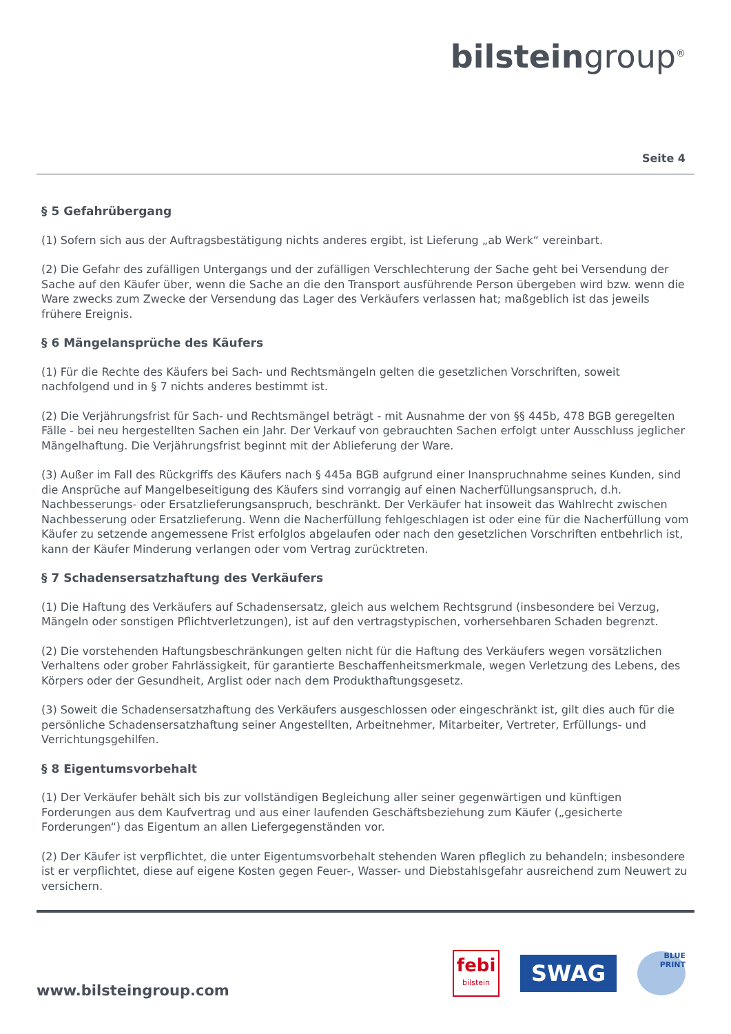bilsteingroup<sup>®</sup>
Seite 4
§ 5 Gefahrübergang
(1) Sofern sich aus der Auftragsbestätigung nichts anderes ergibt, ist Lieferung „ab Werk“ vereinbart.
(2) Die Gefahr des zufälligen Untergangs und der zufälligen Verschlechterung der Sache geht bei Versendung der Sache auf den Käufer über, wenn die Sache an die den Transport ausführende Person übergeben wird bzw. wenn die Ware zwecks zum Zwecke der Versendung das Lager des Verkäufers verlassen hat; maßgeblich ist das jeweils frühere Ereignis.
§ 6 Mängelansprüche des Käufers
(1) Für die Rechte des Käufers bei Sach- und Rechtsmängeln gelten die gesetzlichen Vorschriften, soweit nachfolgend und in § 7 nichts anderes bestimmt ist.
(2) Die Verjährungsfrist für Sach- und Rechtsmängel beträgt - mit Ausnahme der von §§ 445b, 478 BGB geregelten Fälle - bei neu hergestellten Sachen ein Jahr. Der Verkauf von gebrauchten Sachen erfolgt unter Ausschluss jeglicher Mängelhaftung. Die Verjährungsfrist beginnt mit der Ablieferung der Ware.
(3) Außer im Fall des Rückgriffs des Käufers nach § 445a BGB aufgrund einer Inanspruchnahme seines Kunden, sind die Ansprüche auf Mangelbeseitigung des Käufers sind vorrangig auf einen Nacherfüllungsanspruch, d.h. Nachbesserungs- oder Ersatzlieferungsanspruch, beschränkt. Der Verkäufer hat insoweit das Wahlrecht zwischen Nachbesserung oder Ersatzlieferung. Wenn die Nacherfüllung fehlgeschlagen ist oder eine für die Nacherfüllung vom Käufer zu setzende angemessene Frist erfolglos abgelaufen oder nach den gesetzlichen Vorschriften entbehrlich ist, kann der Käufer Minderung verlangen oder vom Vertrag zurücktreten.
§ 7 Schadensersatzhaftung des Verkäufers
(1) Die Haftung des Verkäufers auf Schadensersatz, gleich aus welchem Rechtsgrund (insbesondere bei Verzug, Mängeln oder sonstigen Pflichtverletzungen), ist auf den vertragstypischen, vorhersehbaren Schaden begrenzt.
(2) Die vorstehenden Haftungsbeschränkungen gelten nicht für die Haftung des Verkäufers wegen vorsätzlichen Verhaltens oder grober Fahrlässigkeit, für garantierte Beschaffenheitsmerkmale, wegen Verletzung des Lebens, des Körpers oder der Gesundheit, Arglist oder nach dem Produkthaftungsgesetz.
(3) Soweit die Schadensersatzhaftung des Verkäufers ausgeschlossen oder eingeschränkt ist, gilt dies auch für die persönliche Schadensersatzhaftung seiner Angestellten, Arbeitnehmer, Mitarbeiter, Vertreter, Erfüllungs- und Verrichtungsgehilfen.
§ 8 Eigentumsvorbehalt
(1) Der Verkäufer behält sich bis zur vollständigen Begleichung aller seiner gegenwärtigen und künftigen Forderungen aus dem Kaufvertrag und aus einer laufenden Geschäftsbeziehung zum Käufer („gesicherte Forderungen“) das Eigentum an allen Liefergegenständen vor.
(2) Der Käufer ist verpflichtet, die unter Eigentumsvorbehalt stehenden Waren pfleglich zu behandeln; insbesondere ist er verpflichtet, diese auf eigene Kosten gegen Feuer-, Wasser- und Diebstahlsgefahr ausreichend zum Neuwert zu versichern.
www.bilsteingroup.com
febi
bilstein
SWAG
BLUE PRINT